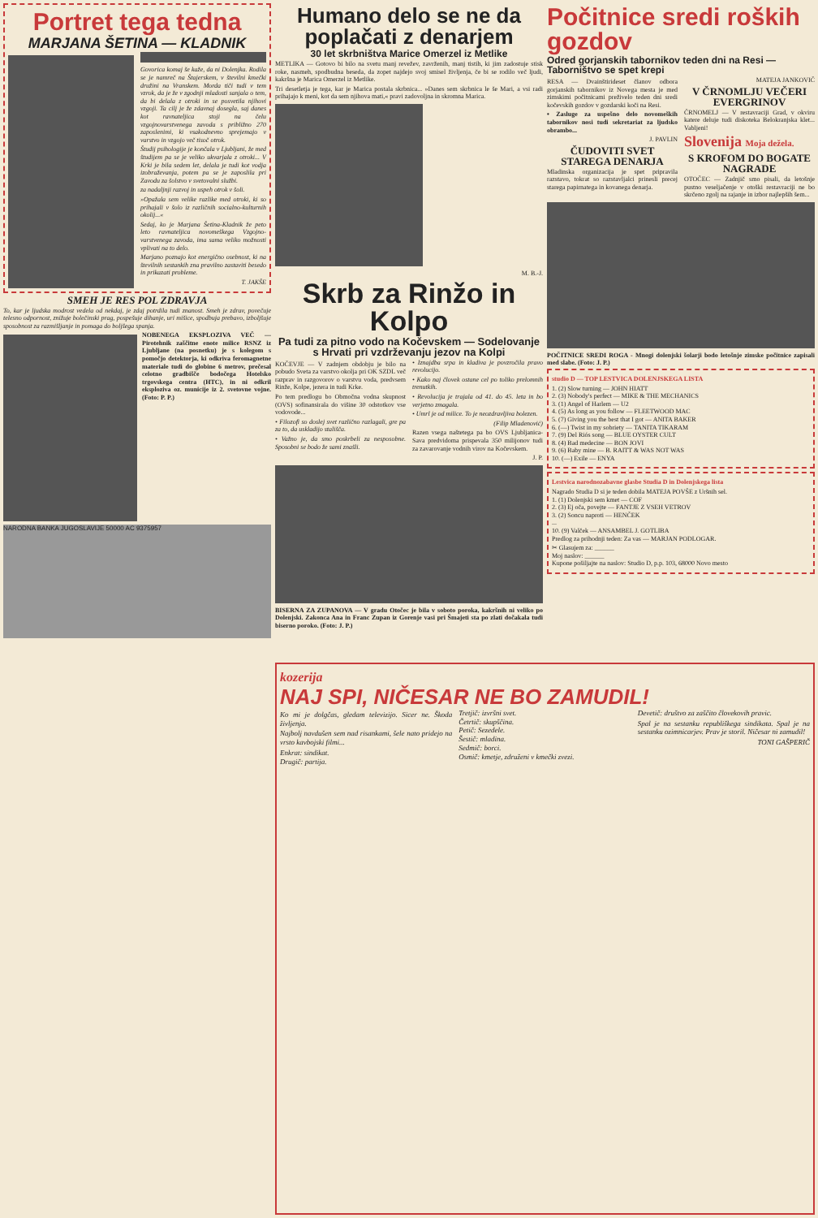Portret tega tedna
MARJANA ŠETINA — KLADNIK
Govorica komaj še kaže, da ni Dolenjka. Rodila se je namreč na Štajerskem, v številni kmečki družini na Vranskem. Morda tiči tudi v tem vzrok, da je že v zgodnji mladosti sanjala o tem, da bi delala z otroki in se posvetila njihovi vzgoji. Ta cilj je že zdavnaj dosegla, saj danes kot ravnateljica stoji na čelu vzgojnovarstvenega zavoda s približno 270 zaposlenimi, ki vsakodnevno sprejemajo v varstvo in vzgojo več tisoč otrok.
Študij psihologije je končala v Ljubljani, že med študijem pa se je veliko ukvarjala z otroki... V Krki je bila sedem let, delala je tudi kot vodja izobraževanja, potem pa se je zaposlila pri Zavodu za šolstvo v svetovalni službi.
za nadaljnji razvoj in uspeh otrok v šoli.
»Opažala sem velike razlike med otroki, ki so prihajali v šolo iz različnih socialno-kulturnih okolij...«
Sedaj, ko je Marjana Šetina-Kladnik že peto leto ravnateljica novomeškega Vzgojno-varstvenega zavoda, ima sama veliko možnosti vplivati na to delo.
Marjano poznajo kot energično osebnost, ki na številnih sestankih zna pravilno zastaviti besedo in prikazati probleme.
T. JAKŠE
SMEH JE RES POL ZDRAVJA
To, kar je ljudska modrost vedela od nekdaj, je zdaj potrdila tudi znanost. Smeh je zdrav, povečuje telesno odpornost, znižuje bolečinski prag, pospešuje dihanje, uri mišice, spodbuja prebavo, izboljšuje sposobnost za razmišljanje in pomaga do boljšega spanja.
NOBENEGA EKSPLOZIVA VEČ — Pirotehnik zaščitne enote milice RSNZ iz Ljubljane (na posnetku) je s kolegom s pomočjo detektorja, ki odkriva feromagnetne materiale tudi do globine 6 metrov, prečesal celotno gradbišče bodočega Hotelsko trgovskega centra (HTC), in ni odkril eksploziva oz. municije iz 2. svetovne vojne. (Foto: P. P.)
NARODNA BANKA JUGOSLAVIJE 50000 AC 9375957
Humano delo se ne da poplačati z denarjem
30 let skrbništva Marice Omerzel iz Metlike
METLIKA — Gotovo bi bilo na svetu manj revežev, zavrženih, manj tistih, ki jim zadostuje stisk roke, nasmeh, spodbudna beseda, da zopet najdejo svoj smisel življenja, če bi se rodilo več ljudi, kakršna je Marica Omerzel iz Metlike.
Tri desetletja je tega, kar je Marica postala skrbnica... »Danes sem skrbnica le še Mari, a vsi radi prihajajo k meni, kot da sem njihova mati,« pravi zadovoljna in skromna Marica.
M. B.-J.
Skrb za Rinžo in Kolpo
Pa tudi za pitno vodo na Kočevskem — Sodelovanje s Hrvati pri vzdrževanju jezov na Kolpi
KOČEVJE — V zadnjem obdobju je bilo na pobudo Sveta za varstvo okolja pri OK SZDL več razprav in razgovorov o varstvu voda, predvsem Rinže, Kolpe, jezera in tudi Krke.
Po tem predlogu bo Območna vodna skupnost (OVS) sofinansirala do višine 30 odstotkov vse vodovode...
• Filozofi so doslej svet različno razlagali, gre pa za to, da uskladijo stališča.
• Važno je, da smo poskrbeli za nesposobne. Sposobni se bodo že sami znašli.
• Iznajdba srpa in kladiva je povzročila pravo revolucijo.
• Kako naj človek ostane cel po toliko prelomnih trenutkih.
• Revolucija je trajala od 41. do 45. leta in bo verjetno zmagala.
• Umrl je od milice. To je neozdravljiva bolezen.
(Filip Mladenović)
Razen vsega naštetega pa bo OVS Ljubljanica-Sava predvidoma prispevala 350 milijonov tudi za zavarovanje vodnih virov na Kočevskem.
J. P.
BISERNA ZA ZUPANOVA — V gradu Otočec je bila v soboto poroka, kakršnih ni veliko po Dolenjski. Zakonca Ana in Franc Zupan iz Gorenje vasi pri Šmajeti sta po zlati dočakala tudi biserno poroko. (Foto: J. P.)
Počitnice sredi roških gozdov
Odred gorjanskih tabornikov teden dni na Resi — Taborništvo se spet krepi
RESA — Dvainštirideset članov odbora gorjanskih tabornikov iz Novega mesta je med zimskimi počitnicami preživelo teden dni sredi kočevskih gozdov v gozdarski koči na Resi.
• Zasluge za uspešno delo novomeških tabornikov nosi tudi sekretariat za ljudsko obrambo...
J. PAVLIN
ČUDOVITI SVET STAREGA DENARJA
Mladinska organizacija je spet pripravila razstavo, tokrat so razstavljalci prinesli precej starega papirnatega in kovanega denarja.
MATEJA JANKOVIČ
V ČRNOMLJU VEČERI EVERGRINOV
ČRNOMELJ — V restavraciji Grad, v okviru katere deluje tudi diskoteka Belokranjska klet... Vabljeni!
Slovenija Moja dežela.
S KROFOM DO BOGATE NAGRADE
OTOČEC — Zadnjič smo pisali, da letošnje pustno veseljačenje v otoški restavraciji ne bo skrčeno zgolj na rajanje in izbor najlepših šem...
POČITNICE SREDI ROGA - Mnogi dolenjski šolarji bodo letošnje zimske počitnice zapisali med slabe. (Foto: J. P.)
studio D — TOP LESTVICA DOLENJSKEGA LISTA
1. (2) Slow turning — JOHN HIATT
2. (3) Nobody's perfect — MIKE & THE MECHANICS
3. (1) Angel of Harlem — U2
4. (5) As long as you follow — FLEETWOOD MAC
5. (7) Giving you the best that I got — ANITA BAKER
6. (—) Twist in my sobriety — TANITA TIKARAM
7. (9) Del Riós song — BLUE OYSTER CULT
8. (4) Bad medecine — BON JOVI
9. (6) Baby mine — B. RAITT & WAS NOT WAS
10. (—) Exile — ENYA
Lestvica narodnozabavne glasbe Studia D in Dolenjskega lista
Nagrado Studia D si je teden dobila MATEJA POVŠE z Uršnih sel.
1. (1) Dolenjski sem kmet — COF
2. (3) Ej oča, povejte — FANTJE Z VSEH VETROV
3. (2) Soncu naproti — HENČEK
...
10. (9) Valček — ANSAMBEL J. GOTLIBA
Predlog za prihodnji teden: Za vas — MARJAN PODLOGAR.
✂ Glasujem za: ______
Moj naslov: ______
Kupone pošiljajte na naslov: Studio D, p.p. 103, 68000 Novo mesto
kozerija
NAJ SPI, NIČESAR NE BO ZAMUDIL!
Ko mi je dolgčas, gledam televizijo. Sicer ne. Škoda življenja.
Najbolj navdušen sem nad risankami, šele nato pridejo na vrsto kavbojski filmi...
Enkrat: sindikat.
Drugič: partija.
Tretjič: izvršni svet.
Četrtič: skupščina.
Petič: Sezedele.
Šestič: mladina.
Sedmič: borci.
Osmič: kmetje, združeni v kmečki zvezi.
Devetič: društvo za zaščito človekovih pravic.
Spal je na sestanku republiškega sindikata. Spal je na sestanku ozimnicarjev. Prav je storil. Ničesar ni zamudil!
TONI GAŠPERIČ